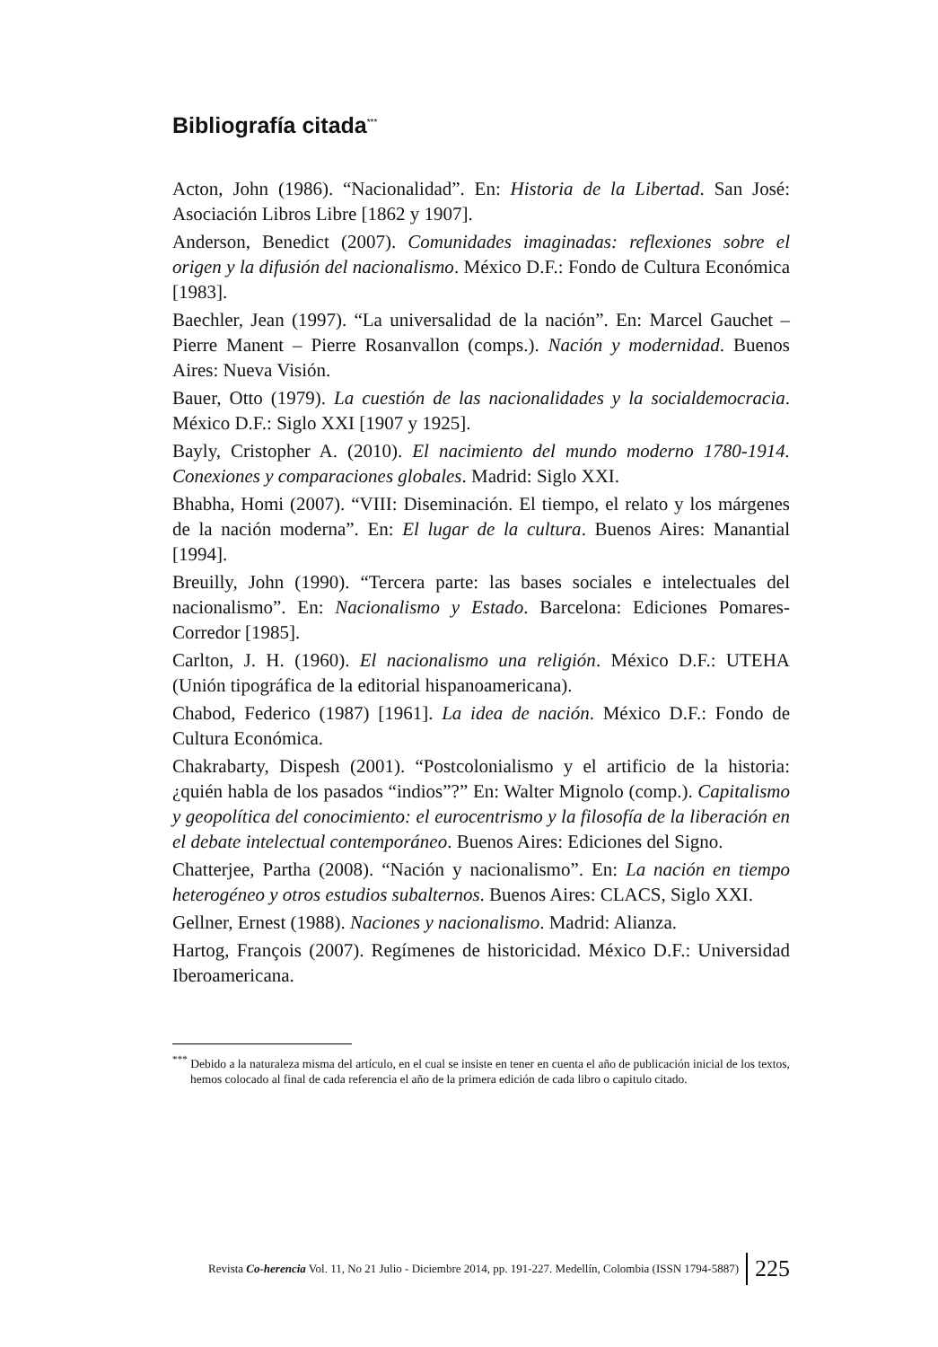Bibliografía citada<sup>***</sup>
Acton, John (1986). “Nacionalidad”. En: Historia de la Libertad. San José: Asociación Libros Libre [1862 y 1907].
Anderson, Benedict (2007). Comunidades imaginadas: reflexiones sobre el origen y la difusión del nacionalismo. México D.F.: Fondo de Cultura Económica [1983].
Baechler, Jean (1997). “La universalidad de la nación”. En: Marcel Gauchet – Pierre Manent – Pierre Rosanvallon (comps.). Nación y modernidad. Buenos Aires: Nueva Visión.
Bauer, Otto (1979). La cuestión de las nacionalidades y la socialdemocracia. México D.F.: Siglo XXI [1907 y 1925].
Bayly, Cristopher A. (2010). El nacimiento del mundo moderno 1780-1914. Conexiones y comparaciones globales. Madrid: Siglo XXI.
Bhabha, Homi (2007). “VIII: Diseminación. El tiempo, el relato y los márgenes de la nación moderna”. En: El lugar de la cultura. Buenos Aires: Manantial [1994].
Breuilly, John (1990). “Tercera parte: las bases sociales e intelectuales del nacionalismo”. En: Nacionalismo y Estado. Barcelona: Ediciones Pomares-Corredor [1985].
Carlton, J. H. (1960). El nacionalismo una religión. México D.F.: UTEHA (Unión tipográfica de la editorial hispanoamericana).
Chabod, Federico (1987) [1961]. La idea de nación. México D.F.: Fondo de Cultura Económica.
Chakrabarty, Dispesh (2001). “Postcolonialismo y el artificio de la historia: ¿quién habla de los pasados “indios”?” En: Walter Mignolo (comp.). Capitalismo y geopolítica del conocimiento: el eurocentrismo y la filosofía de la liberación en el debate intelectual contemporáneo. Buenos Aires: Ediciones del Signo.
Chatterjee, Partha (2008). “Nación y nacionalismo”. En: La nación en tiempo heterogéneo y otros estudios subalternos. Buenos Aires: CLACS, Siglo XXI.
Gellner, Ernest (1988). Naciones y nacionalismo. Madrid: Alianza.
Hartog, François (2007). Regímenes de historicidad. México D.F.: Universidad Iberoamericana.
<sup>***</sup> Debido a la naturaleza misma del artículo, en el cual se insiste en tener en cuenta el año de publicación inicial de los textos, hemos colocado al final de cada referencia el año de la primera edición de cada libro o capitulo citado.
Revista Co-herencia Vol. 11, No 21 Julio - Diciembre 2014, pp. 191-227. Medellín, Colombia (ISSN 1794-5887) 225